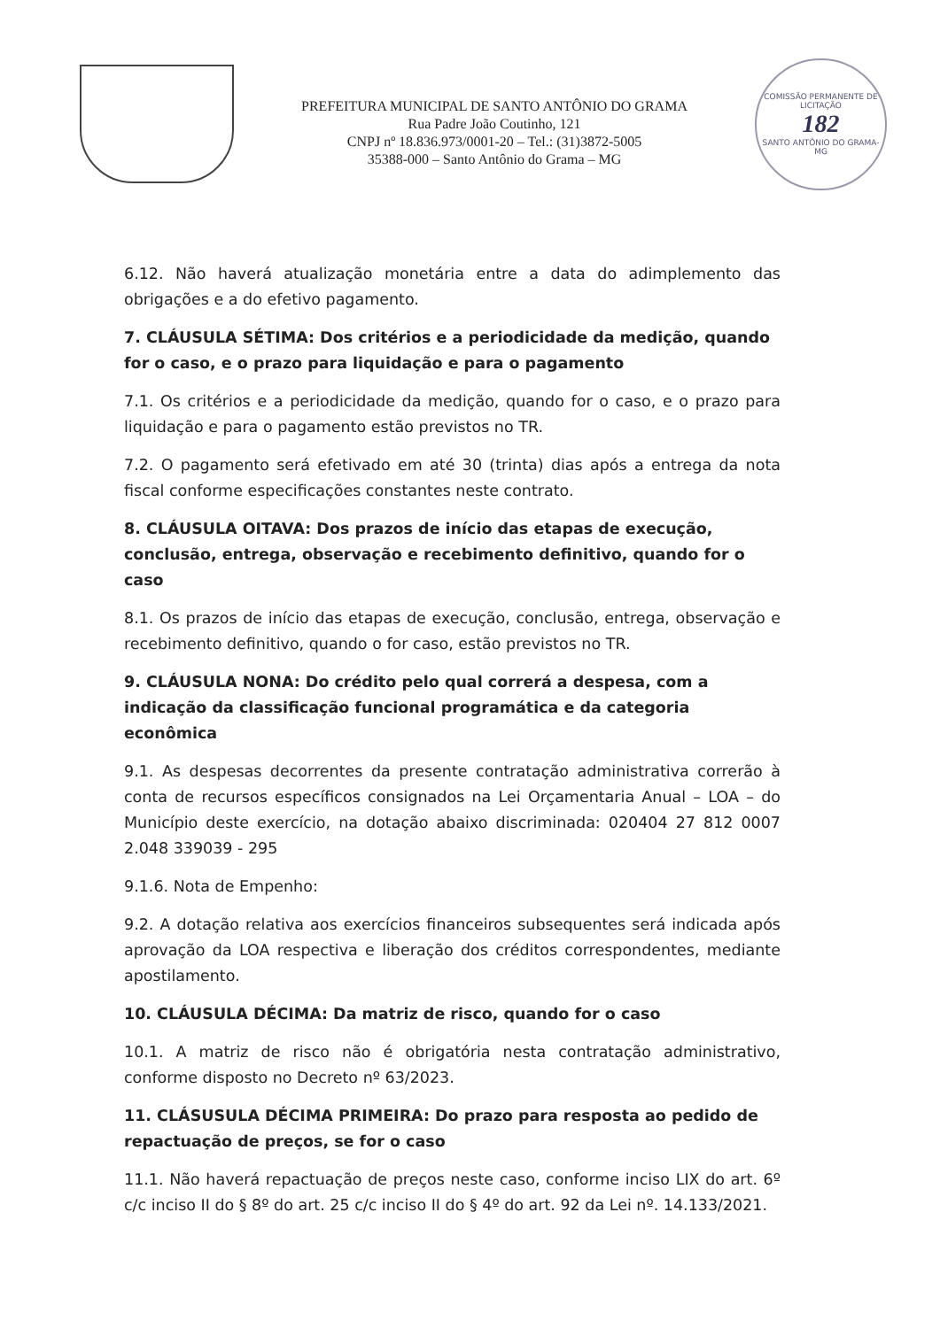PREFEITURA MUNICIPAL DE SANTO ANTÔNIO DO GRAMA
Rua Padre João Coutinho, 121
CNPJ nº 18.836.973/0001-20 – Tel.: (31)3872-5005
35388-000 – Santo Antônio do Grama – MG
COMISSÃO PERMANENTE DE LICITAÇÃO
182
SANTO ANTÔNIO DO GRAMA-MG
6.12. Não haverá atualização monetária entre a data do adimplemento das obrigações e a do efetivo pagamento.
7. CLÁUSULA SÉTIMA: Dos critérios e a periodicidade da medição, quando for o caso, e o prazo para liquidação e para o pagamento
7.1. Os critérios e a periodicidade da medição, quando for o caso, e o prazo para liquidação e para o pagamento estão previstos no TR.
7.2. O pagamento será efetivado em até 30 (trinta) dias após a entrega da nota fiscal conforme especificações constantes neste contrato.
8. CLÁUSULA OITAVA: Dos prazos de início das etapas de execução, conclusão, entrega, observação e recebimento definitivo, quando for o caso
8.1. Os prazos de início das etapas de execução, conclusão, entrega, observação e recebimento definitivo, quando o for caso, estão previstos no TR.
9. CLÁUSULA NONA: Do crédito pelo qual correrá a despesa, com a indicação da classificação funcional programática e da categoria econômica
9.1. As despesas decorrentes da presente contratação administrativa correrão à conta de recursos específicos consignados na Lei Orçamentaria Anual – LOA – do Município deste exercício, na dotação abaixo discriminada: 020404 27 812 0007 2.048 339039 - 295
9.1.6. Nota de Empenho:
9.2. A dotação relativa aos exercícios financeiros subsequentes será indicada após aprovação da LOA respectiva e liberação dos créditos correspondentes, mediante apostilamento.
10. CLÁUSULA DÉCIMA: Da matriz de risco, quando for o caso
10.1. A matriz de risco não é obrigatória nesta contratação administrativo, conforme disposto no Decreto nº 63/2023.
11. CLÁSUSULA DÉCIMA PRIMEIRA: Do prazo para resposta ao pedido de repactuação de preços, se for o caso
11.1. Não haverá repactuação de preços neste caso, conforme inciso LIX do art. 6º c/c inciso II do § 8º do art. 25 c/c inciso II do § 4º do art. 92 da Lei nº. 14.133/2021.